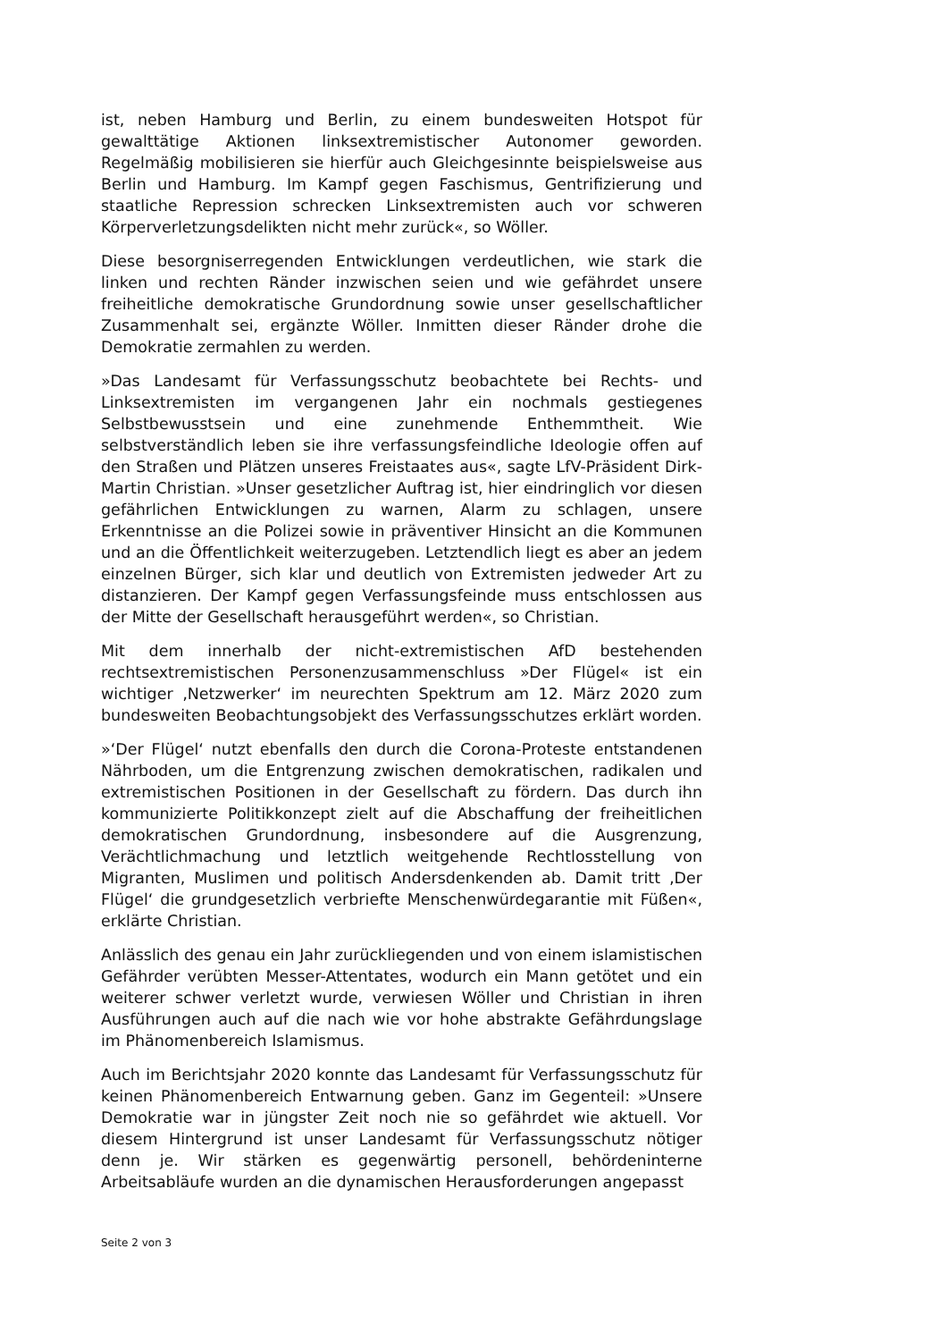ist, neben Hamburg und Berlin, zu einem bundesweiten Hotspot für gewalttätige Aktionen linksextremistischer Autonomer geworden. Regelmäßig mobilisieren sie hierfür auch Gleichgesinnte beispielsweise aus Berlin und Hamburg. Im Kampf gegen Faschismus, Gentrifizierung und staatliche Repression schrecken Linksextremisten auch vor schweren Körperverletzungsdelikten nicht mehr zurück«, so Wöller.
Diese besorgniserregenden Entwicklungen verdeutlichen, wie stark die linken und rechten Ränder inzwischen seien und wie gefährdet unsere freiheitliche demokratische Grundordnung sowie unser gesellschaftlicher Zusammenhalt sei, ergänzte Wöller. Inmitten dieser Ränder drohe die Demokratie zermahlen zu werden.
»Das Landesamt für Verfassungsschutz beobachtete bei Rechts- und Linksextremisten im vergangenen Jahr ein nochmals gestiegenes Selbstbewusstsein und eine zunehmende Enthemmtheit. Wie selbstverständlich leben sie ihre verfassungsfeindliche Ideologie offen auf den Straßen und Plätzen unseres Freistaates aus«, sagte LfV-Präsident Dirk-Martin Christian. »Unser gesetzlicher Auftrag ist, hier eindringlich vor diesen gefährlichen Entwicklungen zu warnen, Alarm zu schlagen, unsere Erkenntnisse an die Polizei sowie in präventiver Hinsicht an die Kommunen und an die Öffentlichkeit weiterzugeben. Letztendlich liegt es aber an jedem einzelnen Bürger, sich klar und deutlich von Extremisten jedweder Art zu distanzieren. Der Kampf gegen Verfassungsfeinde muss entschlossen aus der Mitte der Gesellschaft herausgeführt werden«, so Christian.
Mit dem innerhalb der nicht-extremistischen AfD bestehenden rechtsextremistischen Personenzusammenschluss »Der Flügel« ist ein wichtiger ‚Netzwerker‘ im neurechten Spektrum am 12. März 2020 zum bundesweiten Beobachtungsobjekt des Verfassungsschutzes erklärt worden.
»‘Der Flügel‘ nutzt ebenfalls den durch die Corona-Proteste entstandenen Nährboden, um die Entgrenzung zwischen demokratischen, radikalen und extremistischen Positionen in der Gesellschaft zu fördern. Das durch ihn kommunizierte Politikkonzept zielt auf die Abschaffung der freiheitlichen demokratischen Grundordnung, insbesondere auf die Ausgrenzung, Verächtlichmachung und letztlich weitgehende Rechtlosstellung von Migranten, Muslimen und politisch Andersdenkenden ab. Damit tritt ‚Der Flügel‘ die grundgesetzlich verbriefte Menschenwürdegarantie mit Füßen«, erklärte Christian.
Anlässlich des genau ein Jahr zurückliegenden und von einem islamistischen Gefährder verübten Messer-Attentates, wodurch ein Mann getötet und ein weiterer schwer verletzt wurde, verwiesen Wöller und Christian in ihren Ausführungen auch auf die nach wie vor hohe abstrakte Gefährdungslage im Phänomenbereich Islamismus.
Auch im Berichtsjahr 2020 konnte das Landesamt für Verfassungsschutz für keinen Phänomenbereich Entwarnung geben. Ganz im Gegenteil: »Unsere Demokratie war in jüngster Zeit noch nie so gefährdet wie aktuell. Vor diesem Hintergrund ist unser Landesamt für Verfassungsschutz nötiger denn je. Wir stärken es gegenwärtig personell, behördeninterne Arbeitsabläufe wurden an die dynamischen Herausforderungen angepasst
Seite 2 von 3